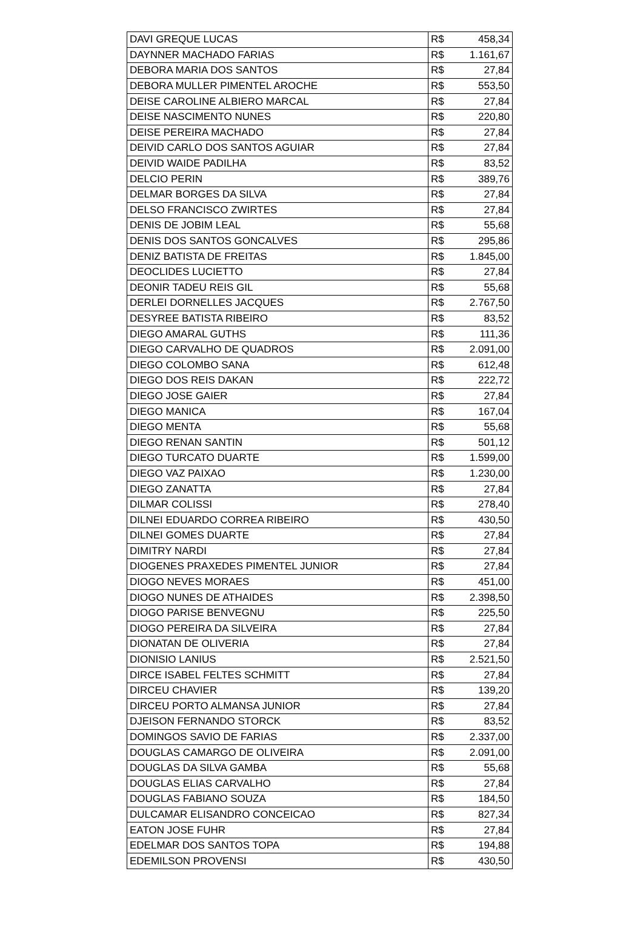| DAVI GREQUE LUCAS | R$ | 458,34 |
| DAYNNER MACHADO FARIAS | R$ | 1.161,67 |
| DEBORA MARIA DOS SANTOS | R$ | 27,84 |
| DEBORA MULLER PIMENTEL AROCHE | R$ | 553,50 |
| DEISE CAROLINE ALBIERO MARCAL | R$ | 27,84 |
| DEISE NASCIMENTO NUNES | R$ | 220,80 |
| DEISE PEREIRA MACHADO | R$ | 27,84 |
| DEIVID CARLO DOS SANTOS AGUIAR | R$ | 27,84 |
| DEIVID WAIDE PADILHA | R$ | 83,52 |
| DELCIO PERIN | R$ | 389,76 |
| DELMAR BORGES DA SILVA | R$ | 27,84 |
| DELSO FRANCISCO ZWIRTES | R$ | 27,84 |
| DENIS DE JOBIM LEAL | R$ | 55,68 |
| DENIS DOS SANTOS GONCALVES | R$ | 295,86 |
| DENIZ BATISTA DE FREITAS | R$ | 1.845,00 |
| DEOCLIDES LUCIETTO | R$ | 27,84 |
| DEONIR TADEU REIS GIL | R$ | 55,68 |
| DERLEI DORNELLES JACQUES | R$ | 2.767,50 |
| DESYREE BATISTA RIBEIRO | R$ | 83,52 |
| DIEGO AMARAL GUTHS | R$ | 111,36 |
| DIEGO CARVALHO DE QUADROS | R$ | 2.091,00 |
| DIEGO COLOMBO SANA | R$ | 612,48 |
| DIEGO DOS REIS DAKAN | R$ | 222,72 |
| DIEGO JOSE GAIER | R$ | 27,84 |
| DIEGO MANICA | R$ | 167,04 |
| DIEGO MENTA | R$ | 55,68 |
| DIEGO RENAN SANTIN | R$ | 501,12 |
| DIEGO TURCATO DUARTE | R$ | 1.599,00 |
| DIEGO VAZ PAIXAO | R$ | 1.230,00 |
| DIEGO ZANATTA | R$ | 27,84 |
| DILMAR COLISSI | R$ | 278,40 |
| DILNEI EDUARDO CORREA RIBEIRO | R$ | 430,50 |
| DILNEI GOMES DUARTE | R$ | 27,84 |
| DIMITRY NARDI | R$ | 27,84 |
| DIOGENES PRAXEDES PIMENTEL JUNIOR | R$ | 27,84 |
| DIOGO NEVES MORAES | R$ | 451,00 |
| DIOGO NUNES DE ATHAIDES | R$ | 2.398,50 |
| DIOGO PARISE BENVEGNU | R$ | 225,50 |
| DIOGO PEREIRA DA SILVEIRA | R$ | 27,84 |
| DIONATAN DE OLIVERIA | R$ | 27,84 |
| DIONISIO LANIUS | R$ | 2.521,50 |
| DIRCE ISABEL FELTES SCHMITT | R$ | 27,84 |
| DIRCEU CHAVIER | R$ | 139,20 |
| DIRCEU PORTO ALMANSA JUNIOR | R$ | 27,84 |
| DJEISON FERNANDO STORCK | R$ | 83,52 |
| DOMINGOS SAVIO DE FARIAS | R$ | 2.337,00 |
| DOUGLAS CAMARGO DE OLIVEIRA | R$ | 2.091,00 |
| DOUGLAS DA SILVA GAMBA | R$ | 55,68 |
| DOUGLAS ELIAS CARVALHO | R$ | 27,84 |
| DOUGLAS FABIANO SOUZA | R$ | 184,50 |
| DULCAMAR ELISANDRO CONCEICAO | R$ | 827,34 |
| EATON JOSE FUHR | R$ | 27,84 |
| EDELMAR DOS SANTOS TOPA | R$ | 194,88 |
| EDEMILSON PROVENSI | R$ | 430,50 |